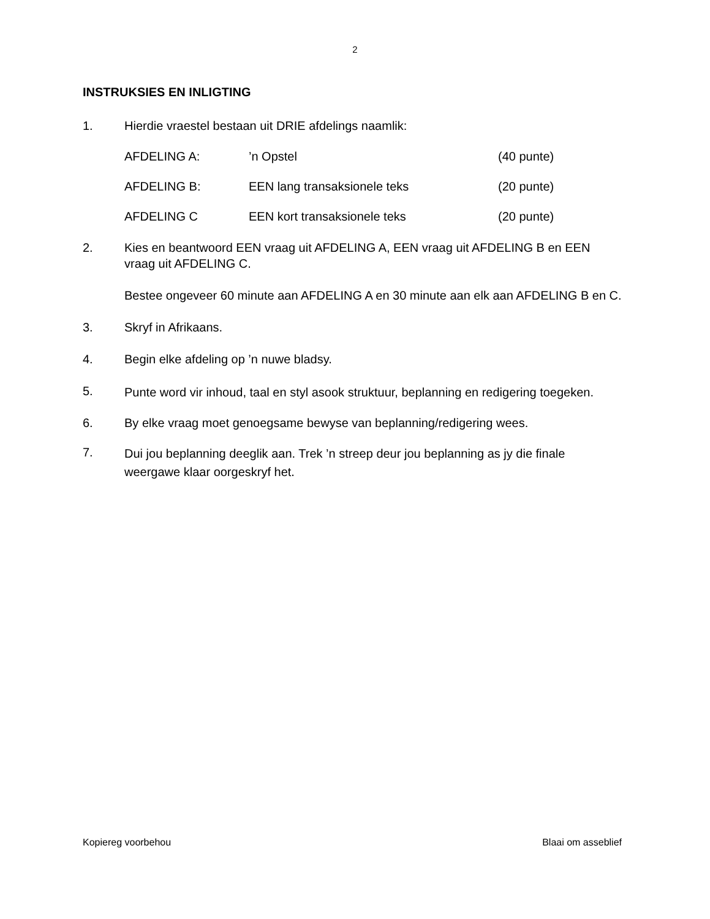2
INSTRUKSIES EN INLIGTING
1. Hierdie vraestel bestaan uit DRIE afdelings naamlik:
AFDELING A:’n Opstel (40 punte)
AFDELING B: EEN lang transaksionele teks (20 punte)
AFDELING C EEN kort transaksionele teks (20 punte)
2. Kies en beantwoord EEN vraag uit AFDELING A, EEN vraag uit AFDELING B en EEN vraag uit AFDELING C.
Bestee ongeveer 60 minute aan AFDELING A en 30 minute aan elk aan AFDELING B en C.
3. Skryf in Afrikaans.
4. Begin elke afdeling op ’n nuwe bladsy.
5.
Punte word vir inhoud, taal en styl asook struktuur, beplanning en redigering toegeken.
6. By elke vraag moet genoegsame bewyse van beplanning/redigering wees.
7.
Dui jou beplanning deeglik aan. Trek ’n streep deur jou beplanning as jy die finale weergawe klaar oorgeskryf het.
Kopiereg voorbehou Blaai om asseblief